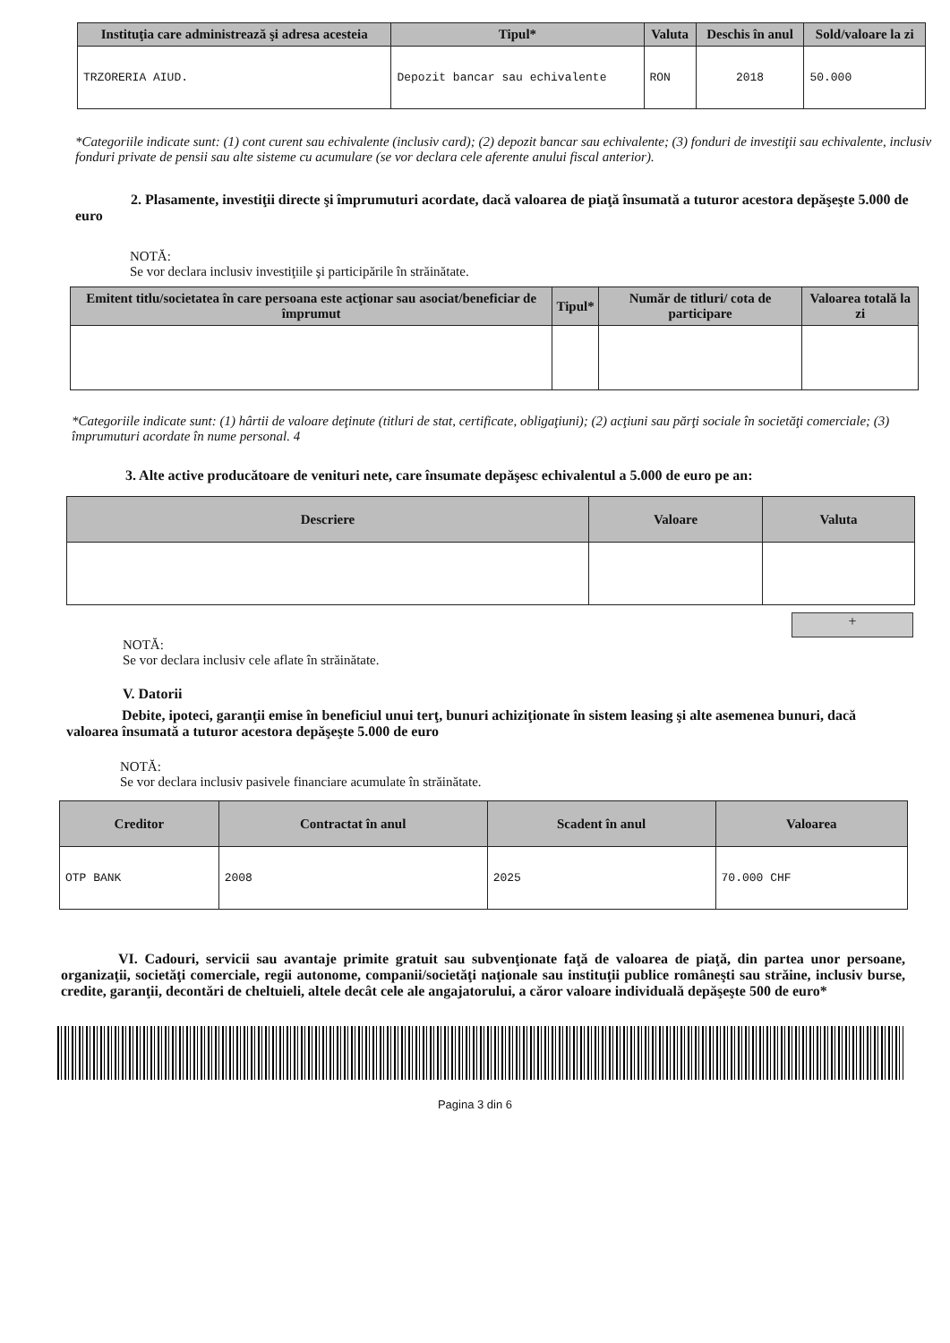| Instituţia care administrează şi adresa acesteia | Tipul* | Valuta | Deschis în anul | Sold/valoare la zi |
| --- | --- | --- | --- | --- |
| TRZORERIA AIUD. | Depozit bancar sau echivalente | RON | 2018 | 50.000 |
*Categoriile indicate sunt: (1) cont curent sau echivalente (inclusiv card); (2) depozit bancar sau echivalente; (3) fonduri de investiţii sau echivalente, inclusiv fonduri private de pensii sau alte sisteme cu acumulare (se vor declara cele aferente anului fiscal anterior).
2. Plasamente, investiţii directe şi împrumuturi acordate, dacă valoarea de piaţă însumată a tuturor acestora depăşeşte 5.000 de euro
NOTĂ:
Se vor declara inclusiv investiţiile şi participările în străinătate.
| Emitent titlu/societatea în care persoana este acţionar sau asociat/beneficiar de împrumut | Tipul* | Număr de titluri/ cota de participare | Valoarea totală la zi |
| --- | --- | --- | --- |
*Categoriile indicate sunt: (1) hârtii de valoare deţinute (titluri de stat, certificate, obligaţiuni); (2) acţiuni sau părţi sociale în societăţi comerciale; (3) împrumuturi acordate în nume personal. 4
3. Alte active producătoare de venituri nete, care însumate depăşesc echivalentul a 5.000 de euro pe an:
| Descriere | Valoare | Valuta |
| --- | --- | --- |
+
NOTĂ:
Se vor declara inclusiv cele aflate în străinătate.
V. Datorii
Debite, ipoteci, garanţii emise în beneficiul unui terţ, bunuri achiziţionate în sistem leasing şi alte asemenea bunuri, dacă valoarea însumată a tuturor acestora depăşeşte 5.000 de euro
NOTĂ:
Se vor declara inclusiv pasivele financiare acumulate în străinătate.
| Creditor | Contractat în anul | Scadent în anul | Valoarea |
| --- | --- | --- | --- |
| OTP BANK | 2008 | 2025 | 70.000 CHF |
VI. Cadouri, servicii sau avantaje primite gratuit sau subvenţionate faţă de valoarea de piaţă, din partea unor persoane, organizaţii, societăţi comerciale, regii autonome, companii/societăţi naţionale sau instituţii publice româneşti sau străine, inclusiv burse, credite, garanţii, decontări de cheltuieli, altele decât cele ale angajatorului, a căror valoare individuală depăşeşte 500 de euro*
Pagina 3 din 6